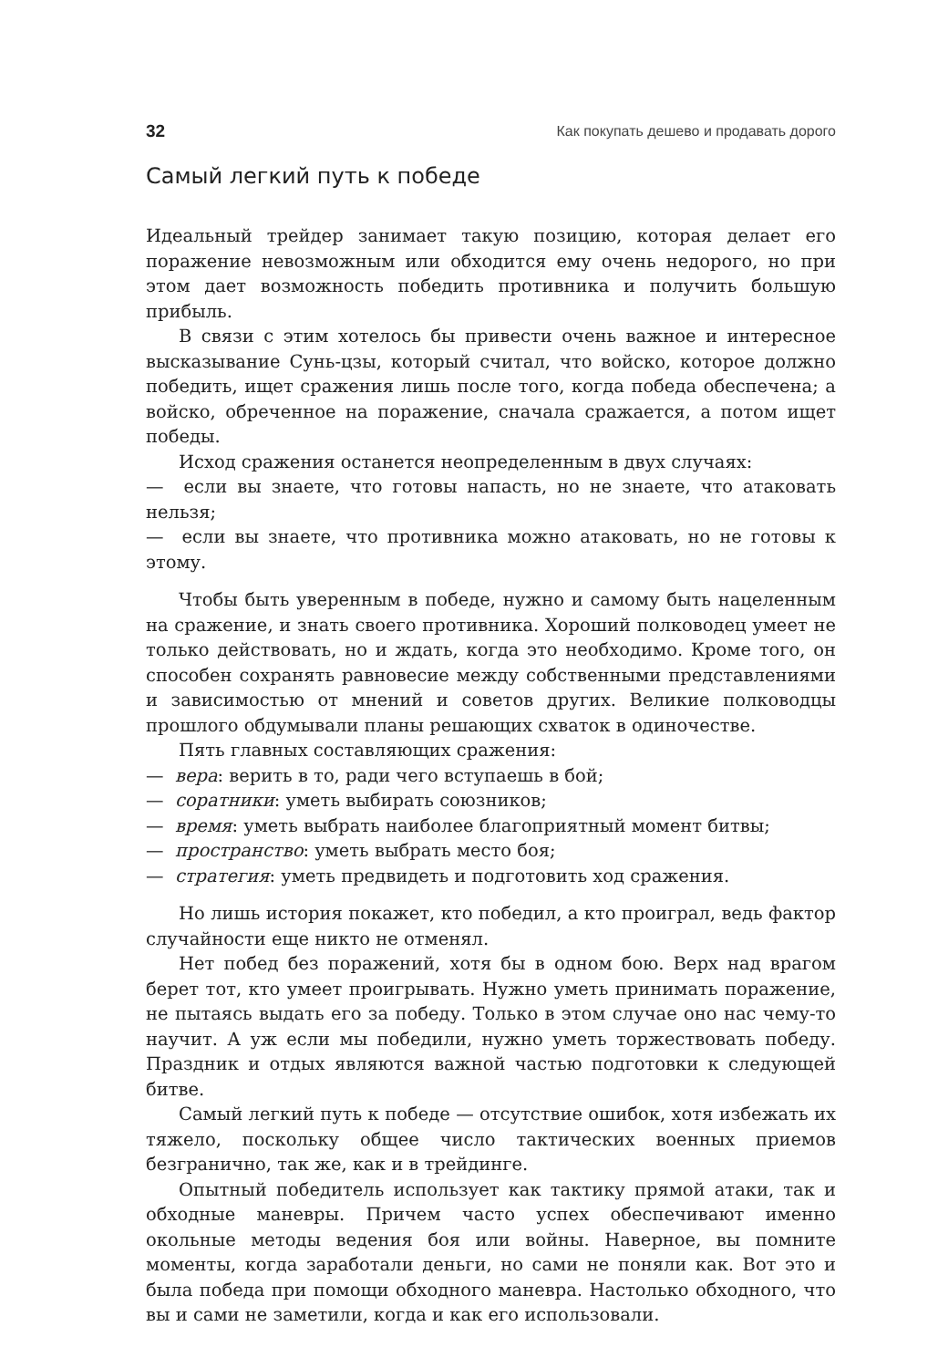32 Как покупать дешево и продавать дорого
Самый легкий путь к победе
Идеальный трейдер занимает такую позицию, которая делает его поражение невозможным или обходится ему очень недорого, но при этом дает возможность победить противника и получить большую прибыль.
В связи с этим хотелось бы привести очень важное и интересное высказывание Сунь-цзы, который считал, что войско, которое должно победить, ищет сражения лишь после того, когда победа обеспечена; а войско, обреченное на поражение, сначала сражается, а потом ищет победы.
Исход сражения останется неопределенным в двух случаях:
— если вы знаете, что готовы напасть, но не знаете, что атаковать нельзя;
— если вы знаете, что противника можно атаковать, но не готовы к этому.
Чтобы быть уверенным в победе, нужно и самому быть нацеленным на сражение, и знать своего противника. Хороший полководец умеет не только действовать, но и ждать, когда это необходимо. Кроме того, он способен сохранять равновесие между собственными представлениями и зависимостью от мнений и советов других. Великие полководцы прошлого обдумывали планы решающих схваток в одиночестве.
Пять главных составляющих сражения:
— вера: верить в то, ради чего вступаешь в бой;
— соратники: уметь выбирать союзников;
— время: уметь выбрать наиболее благоприятный момент битвы;
— пространство: уметь выбрать место боя;
— стратегия: уметь предвидеть и подготовить ход сражения.
Но лишь история покажет, кто победил, а кто проиграл, ведь фактор случайности еще никто не отменял.
Нет побед без поражений, хотя бы в одном бою. Верх над врагом берет тот, кто умеет проигрывать. Нужно уметь принимать поражение, не пытаясь выдать его за победу. Только в этом случае оно нас чему-то научит. А уж если мы победили, нужно уметь торжествовать победу. Праздник и отдых являются важной частью подготовки к следующей битве.
Самый легкий путь к победе — отсутствие ошибок, хотя избежать их тяжело, поскольку общее число тактических военных приемов безгранично, так же, как и в трейдинге.
Опытный победитель использует как тактику прямой атаки, так и обходные маневры. Причем часто успех обеспечивают именно окольные методы ведения боя или войны. Наверное, вы помните моменты, когда заработали деньги, но сами не поняли как. Вот это и была победа при помощи обходного маневра. Настолько обходного, что вы и сами не заметили, когда и как его использовали.